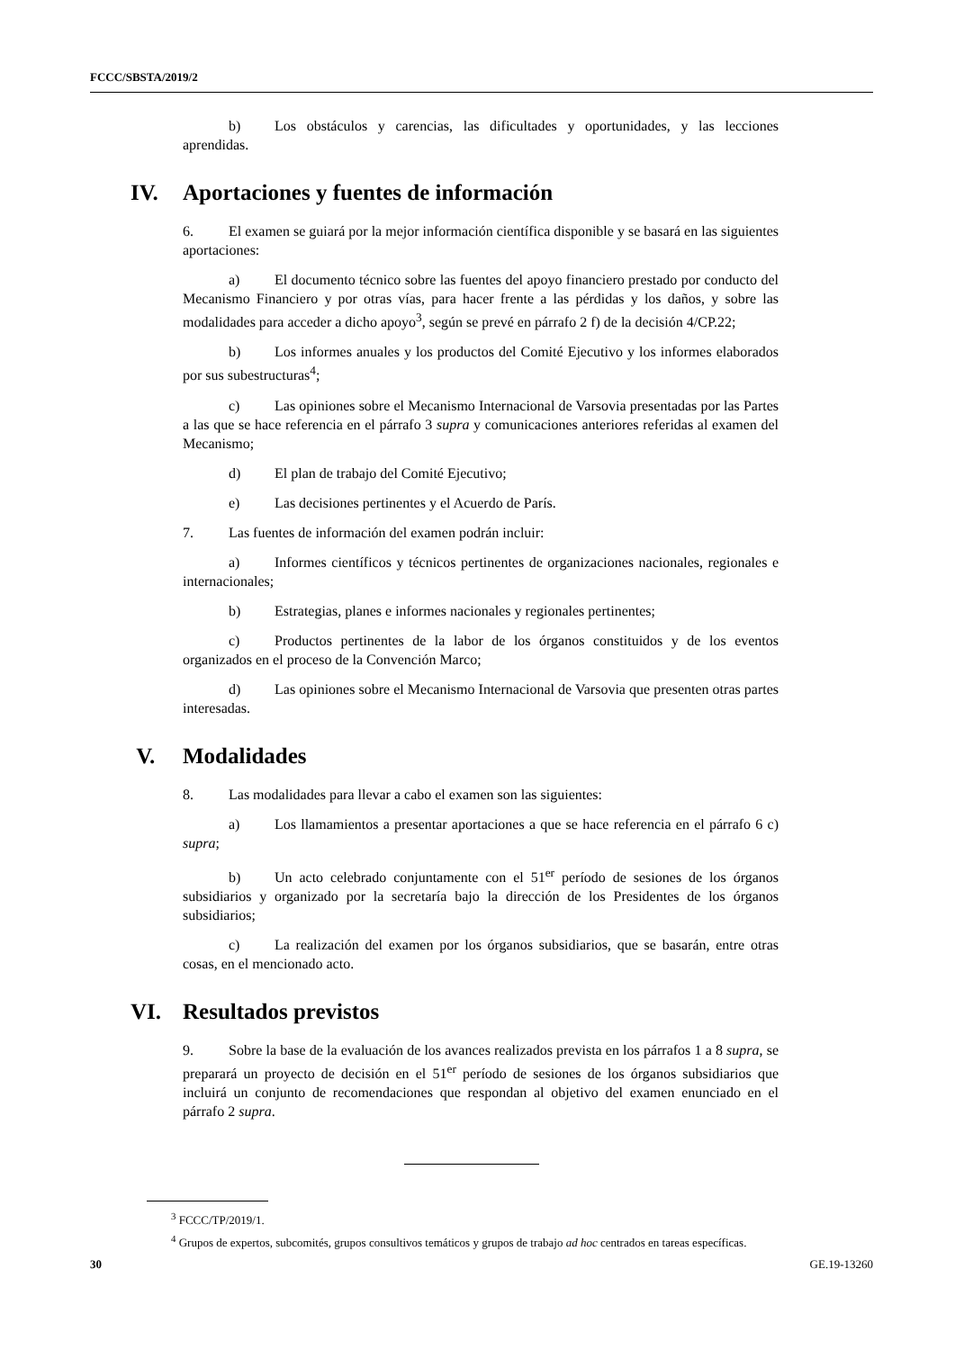FCCC/SBSTA/2019/2
b) Los obstáculos y carencias, las dificultades y oportunidades, y las lecciones aprendidas.
IV. Aportaciones y fuentes de información
6. El examen se guiará por la mejor información científica disponible y se basará en las siguientes aportaciones:
a) El documento técnico sobre las fuentes del apoyo financiero prestado por conducto del Mecanismo Financiero y por otras vías, para hacer frente a las pérdidas y los daños, y sobre las modalidades para acceder a dicho apoyo<sup>3</sup>, según se prevé en párrafo 2 f) de la decisión 4/CP.22;
b) Los informes anuales y los productos del Comité Ejecutivo y los informes elaborados por sus subestructuras<sup>4</sup>;
c) Las opiniones sobre el Mecanismo Internacional de Varsovia presentadas por las Partes a las que se hace referencia en el párrafo 3 supra y comunicaciones anteriores referidas al examen del Mecanismo;
d) El plan de trabajo del Comité Ejecutivo;
e) Las decisiones pertinentes y el Acuerdo de París.
7. Las fuentes de información del examen podrán incluir:
a) Informes científicos y técnicos pertinentes de organizaciones nacionales, regionales e internacionales;
b) Estrategias, planes e informes nacionales y regionales pertinentes;
c) Productos pertinentes de la labor de los órganos constituidos y de los eventos organizados en el proceso de la Convención Marco;
d) Las opiniones sobre el Mecanismo Internacional de Varsovia que presenten otras partes interesadas.
V. Modalidades
8. Las modalidades para llevar a cabo el examen son las siguientes:
a) Los llamamientos a presentar aportaciones a que se hace referencia en el párrafo 6 c) supra;
b) Un acto celebrado conjuntamente con el 51<sup>er</sup> período de sesiones de los órganos subsidiarios y organizado por la secretaría bajo la dirección de los Presidentes de los órganos subsidiarios;
c) La realización del examen por los órganos subsidiarios, que se basarán, entre otras cosas, en el mencionado acto.
VI. Resultados previstos
9. Sobre la base de la evaluación de los avances realizados prevista en los párrafos 1 a 8 supra, se preparará un proyecto de decisión en el 51<sup>er</sup> período de sesiones de los órganos subsidiarios que incluirá un conjunto de recomendaciones que respondan al objetivo del examen enunciado en el párrafo 2 supra.
<sup>3</sup> FCCC/TP/2019/1.
<sup>4</sup> Grupos de expertos, subcomités, grupos consultivos temáticos y grupos de trabajo ad hoc centrados en tareas específicas.
30 GE.19-13260